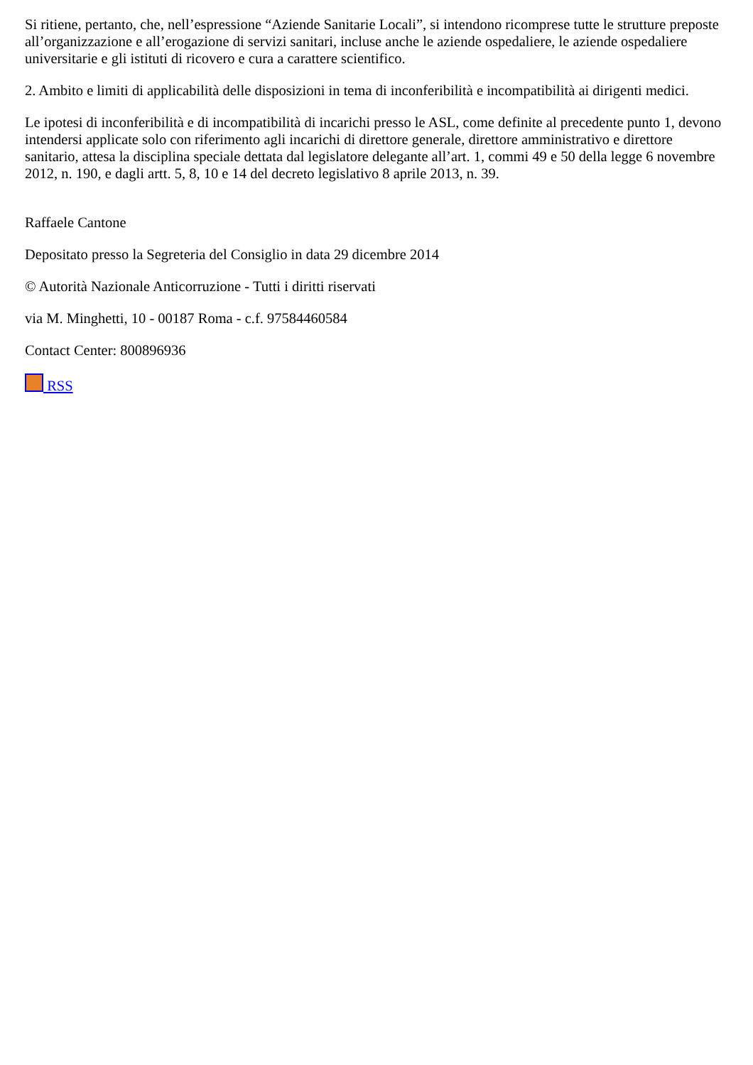Si ritiene, pertanto, che, nell’espressione “Aziende Sanitarie Locali”, si intendono ricomprese tutte le strutture preposte all’organizzazione e all’erogazione di servizi sanitari, incluse anche le aziende ospedaliere, le aziende ospedaliere universitarie e gli istituti di ricovero e cura a carattere scientifico.
2. Ambito e limiti di applicabilità delle disposizioni in tema di inconferibilità e incompatibilità ai dirigenti medici.
Le ipotesi di inconferibilità e di incompatibilità di incarichi presso le ASL, come definite al precedente punto 1, devono intendersi applicate solo con riferimento agli incarichi di direttore generale, direttore amministrativo e direttore sanitario, attesa la disciplina speciale dettata dal legislatore delegante all’art. 1, commi 49 e 50 della legge 6 novembre 2012, n. 190, e dagli artt. 5, 8, 10 e 14 del decreto legislativo 8 aprile 2013, n. 39.
Raffaele Cantone
Depositato presso la Segreteria del Consiglio in data 29 dicembre 2014
© Autorità Nazionale Anticorruzione - Tutti i diritti riservati
via M. Minghetti, 10 - 00187 Roma - c.f. 97584460584
Contact Center: 800896936
RSS